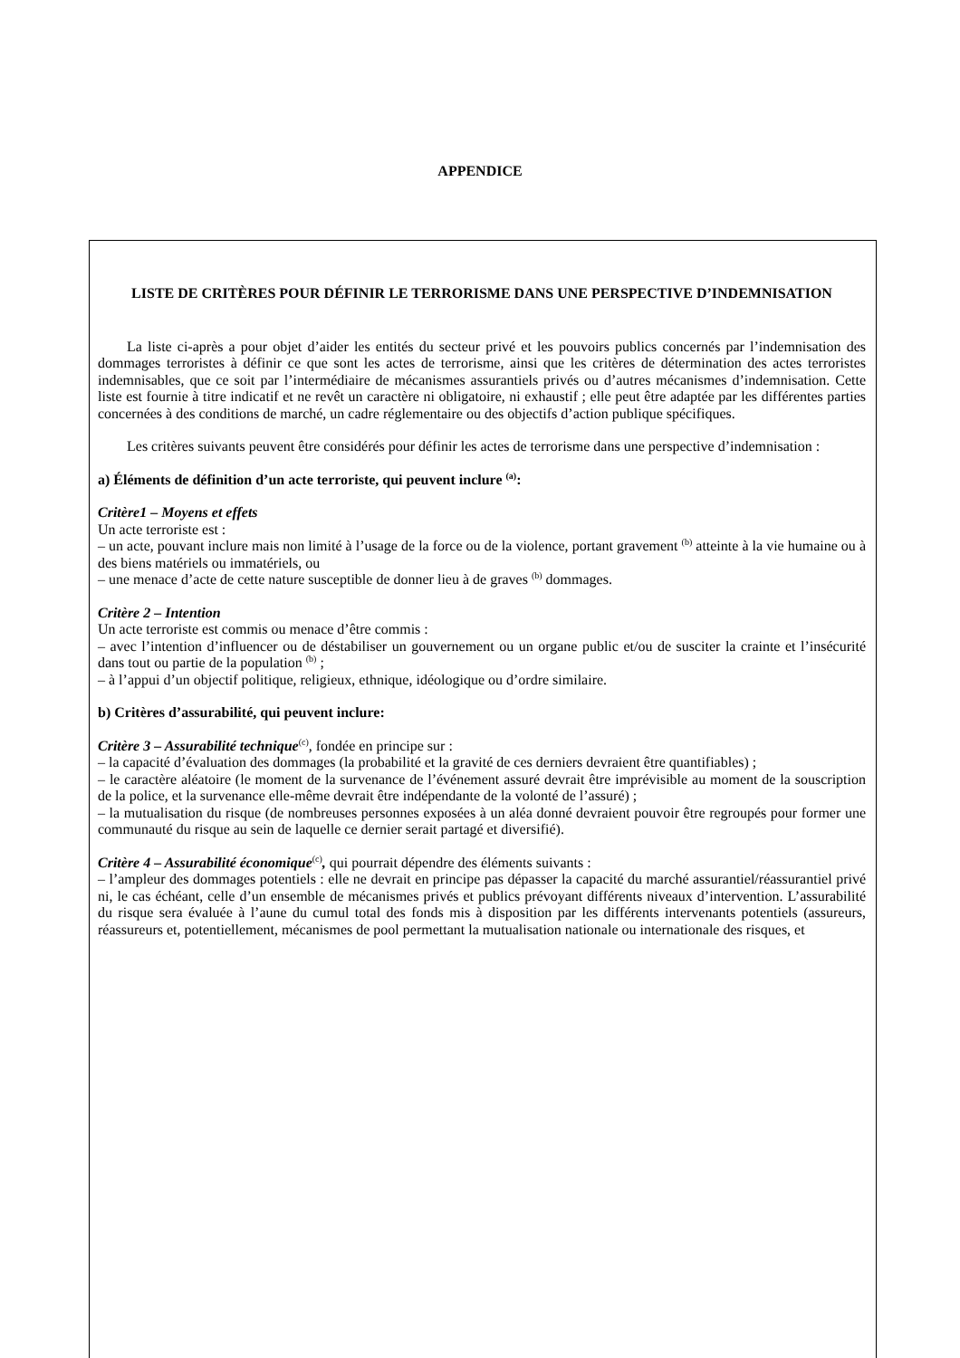APPENDICE
LISTE DE CRITÈRES POUR DÉFINIR LE TERRORISME DANS UNE PERSPECTIVE D’INDEMNISATION
La liste ci-après a pour objet d’aider les entités du secteur privé et les pouvoirs publics concernés par l’indemnisation des dommages terroristes à définir ce que sont les actes de terrorisme, ainsi que les critères de détermination des actes terroristes indemnisables, que ce soit par l’intermédiaire de mécanismes assurantiels privés ou d’autres mécanismes d’indemnisation. Cette liste est fournie à titre indicatif et ne revêt un caractère ni obligatoire, ni exhaustif ; elle peut être adaptée par les différentes parties concernées à des conditions de marché, un cadre réglementaire ou des objectifs d’action publique spécifiques.
Les critères suivants peuvent être considérés pour définir les actes de terrorisme dans une perspective d’indemnisation :
a) Éléments de définition d’un acte terroriste, qui peuvent inclure <sup>(a)</sup>:
Critère1 – Moyens et effets
Un acte terroriste est :
– un acte, pouvant inclure mais non limité à l’usage de la force ou de la violence, portant gravement <sup>(b)</sup> atteinte à la vie humaine ou à des biens matériels ou immatériels, ou
– une menace d’acte de cette nature susceptible de donner lieu à de graves <sup>(b)</sup> dommages.
Critère 2 – Intention
Un acte terroriste est commis ou menace d’être commis :
– avec l’intention d’influencer ou de déstabiliser un gouvernement ou un organe public et/ou de susciter la crainte et l’insécurité dans tout ou partie de la population <sup>(b)</sup> ;
– à l’appui d’un objectif politique, religieux, ethnique, idéologique ou d’ordre similaire.
b) Critères d’assurabilité, qui peuvent inclure:
Critère 3 – Assurabilité technique<sup>(c)</sup>, fondée en principe sur :
– la capacité d’évaluation des dommages (la probabilité et la gravité de ces derniers devraient être quantifiables) ;
– le caractère aléatoire (le moment de la survenance de l’événement assuré devrait être imprévisible au moment de la souscription de la police, et la survenance elle-même devrait être indépendante de la volonté de l’assuré) ;
– la mutualisation du risque (de nombreuses personnes exposées à un aléa donné devraient pouvoir être regroupés pour former une communauté du risque au sein de laquelle ce dernier serait partagé et diversifié).
Critère 4 – Assurabilité économique<sup>(c)</sup>, qui pourrait dépendre des éléments suivants :
– l’ampleur des dommages potentiels : elle ne devrait en principe pas dépasser la capacité du marché assurantiel/réassurantiel privé ni, le cas échéant, celle d’un ensemble de mécanismes privés et publics prévoyant différents niveaux d’intervention. L’assurabilité du risque sera évaluée à l’aune du cumul total des fonds mis à disposition par les différents intervenants potentiels (assureurs, réassureurs et, potentiellement, mécanismes de pool permettant la mutualisation nationale ou internationale des risques, et